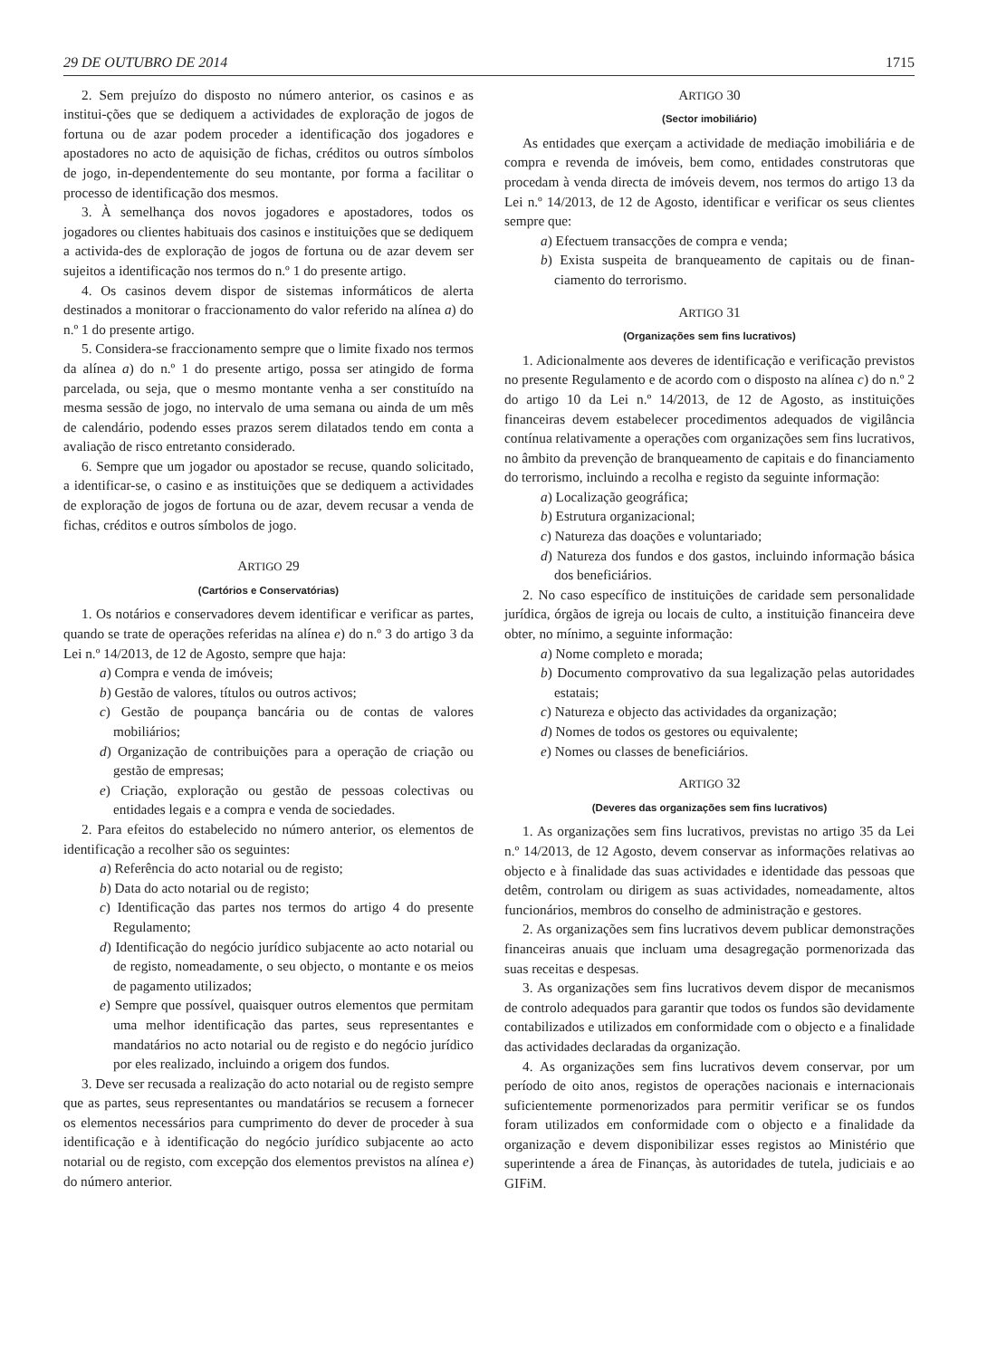29 DE OUTUBRO DE 2014 1715
2. Sem prejuízo do disposto no número anterior, os casinos e as institui-ções que se dediquem a actividades de exploração de jogos de fortuna ou de azar podem proceder a identificação dos jogadores e apostadores no acto de aquisição de fichas, créditos ou outros símbolos de jogo, in-dependentemente do seu montante, por forma a facilitar o processo de identificação dos mesmos.
3. À semelhança dos novos jogadores e apostadores, todos os jogadores ou clientes habituais dos casinos e instituições que se dediquem a activida-des de exploração de jogos de fortuna ou de azar devem ser sujeitos a identificação nos termos do n.º 1 do presente artigo.
4. Os casinos devem dispor de sistemas informáticos de alerta destinados a monitorar o fraccionamento do valor referido na alínea a) do n.º 1 do presente artigo.
5. Considera-se fraccionamento sempre que o limite fixado nos termos da alínea a) do n.º 1 do presente artigo, possa ser atingido de forma parcelada, ou seja, que o mesmo montante venha a ser constituído na mesma sessão de jogo, no intervalo de uma semana ou ainda de um mês de calendário, podendo esses prazos serem dilatados tendo em conta a avaliação de risco entretanto considerado.
6. Sempre que um jogador ou apostador se recuse, quando solicitado, a identificar-se, o casino e as instituições que se dediquem a actividades de exploração de jogos de fortuna ou de azar, devem recusar a venda de fichas, créditos e outros símbolos de jogo.
ARTIGO 29
(Cartórios e Conservatórias)
1. Os notários e conservadores devem identificar e verificar as partes, quando se trate de operações referidas na alínea e) do n.º 3 do artigo 3 da Lei n.º 14/2013, de 12 de Agosto, sempre que haja:
a) Compra e venda de imóveis;
b) Gestão de valores, títulos ou outros activos;
c) Gestão de poupança bancária ou de contas de valores mobiliários;
d) Organização de contribuições para a operação de criação ou gestão de empresas;
e) Criação, exploração ou gestão de pessoas colectivas ou entidades legais e a compra e venda de sociedades.
2. Para efeitos do estabelecido no número anterior, os elementos de identificação a recolher são os seguintes:
a) Referência do acto notarial ou de registo;
b) Data do acto notarial ou de registo;
c) Identificação das partes nos termos do artigo 4 do presente Regulamento;
d) Identificação do negócio jurídico subjacente ao acto notarial ou de registo, nomeadamente, o seu objecto, o montante e os meios de pagamento utilizados;
e) Sempre que possível, quaisquer outros elementos que permitam uma melhor identificação das partes, seus representantes e mandatários no acto notarial ou de registo e do negócio jurídico por eles realizado, incluindo a origem dos fundos.
3. Deve ser recusada a realização do acto notarial ou de registo sempre que as partes, seus representantes ou mandatários se recusem a fornecer os elementos necessários para cumprimento do dever de proceder à sua identificação e à identificação do negócio jurídico subjacente ao acto notarial ou de registo, com excepção dos elementos previstos na alínea e) do número anterior.
ARTIGO 30
(Sector imobiliário)
As entidades que exerçam a actividade de mediação imobiliária e de compra e revenda de imóveis, bem como, entidades construtoras que procedam à venda directa de imóveis devem, nos termos do artigo 13 da Lei n.º 14/2013, de 12 de Agosto, identificar e verificar os seus clientes sempre que:
a) Efectuem transacções de compra e venda;
b) Exista suspeita de branqueamento de capitais ou de finan-ciamento do terrorismo.
ARTIGO 31
(Organizações sem fins lucrativos)
1. Adicionalmente aos deveres de identificação e verificação previstos no presente Regulamento e de acordo com o disposto na alínea c) do n.º 2 do artigo 10 da Lei n.º 14/2013, de 12 de Agosto, as instituições financeiras devem estabelecer procedimentos adequados de vigilância contínua relativamente a operações com organizações sem fins lucrativos, no âmbito da prevenção de branqueamento de capitais e do financiamento do terrorismo, incluindo a recolha e registo da seguinte informação:
a) Localização geográfica;
b) Estrutura organizacional;
c) Natureza das doações e voluntariado;
d) Natureza dos fundos e dos gastos, incluindo informação básica dos beneficiários.
2. No caso específico de instituições de caridade sem personalidade jurídica, órgãos de igreja ou locais de culto, a instituição financeira deve obter, no mínimo, a seguinte informação:
a) Nome completo e morada;
b) Documento comprovativo da sua legalização pelas autoridades estatais;
c) Natureza e objecto das actividades da organização;
d) Nomes de todos os gestores ou equivalente;
e) Nomes ou classes de beneficiários.
ARTIGO 32
(Deveres das organizações sem fins lucrativos)
1. As organizações sem fins lucrativos, previstas no artigo 35 da Lei n.º 14/2013, de 12 Agosto, devem conservar as informações relativas ao objecto e à finalidade das suas actividades e identidade das pessoas que detêm, controlam ou dirigem as suas actividades, nomeadamente, altos funcionários, membros do conselho de administração e gestores.
2. As organizações sem fins lucrativos devem publicar demonstrações financeiras anuais que incluam uma desagregação pormenorizada das suas receitas e despesas.
3. As organizações sem fins lucrativos devem dispor de mecanismos de controlo adequados para garantir que todos os fundos são devidamente contabilizados e utilizados em conformidade com o objecto e a finalidade das actividades declaradas da organização.
4. As organizações sem fins lucrativos devem conservar, por um período de oito anos, registos de operações nacionais e internacionais suficientemente pormenorizados para permitir verificar se os fundos foram utilizados em conformidade com o objecto e a finalidade da organização e devem disponibilizar esses registos ao Ministério que superintende a área de Finanças, às autoridades de tutela, judiciais e ao GIFiM.